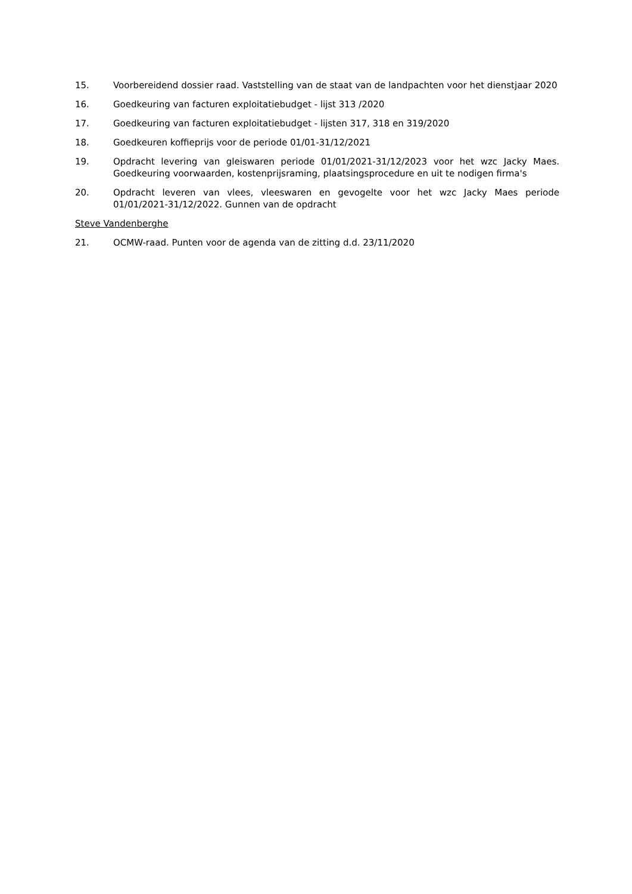15. Voorbereidend dossier raad. Vaststelling van de staat van de landpachten voor het dienstjaar 2020
16. Goedkeuring van facturen exploitatiebudget - lijst 313 /2020
17. Goedkeuring van facturen exploitatiebudget - lijsten 317, 318 en 319/2020
18. Goedkeuren koffieprijs voor de periode 01/01-31/12/2021
19. Opdracht levering van gleiswaren periode 01/01/2021-31/12/2023 voor het wzc Jacky Maes. Goedkeuring voorwaarden, kostenprijsraming, plaatsingsprocedure en uit te nodigen firma's
20. Opdracht leveren van vlees, vleeswaren en gevogelte voor het wzc Jacky Maes periode 01/01/2021-31/12/2022. Gunnen van de opdracht
Steve Vandenberghe
21. OCMW-raad. Punten voor de agenda van de zitting d.d. 23/11/2020